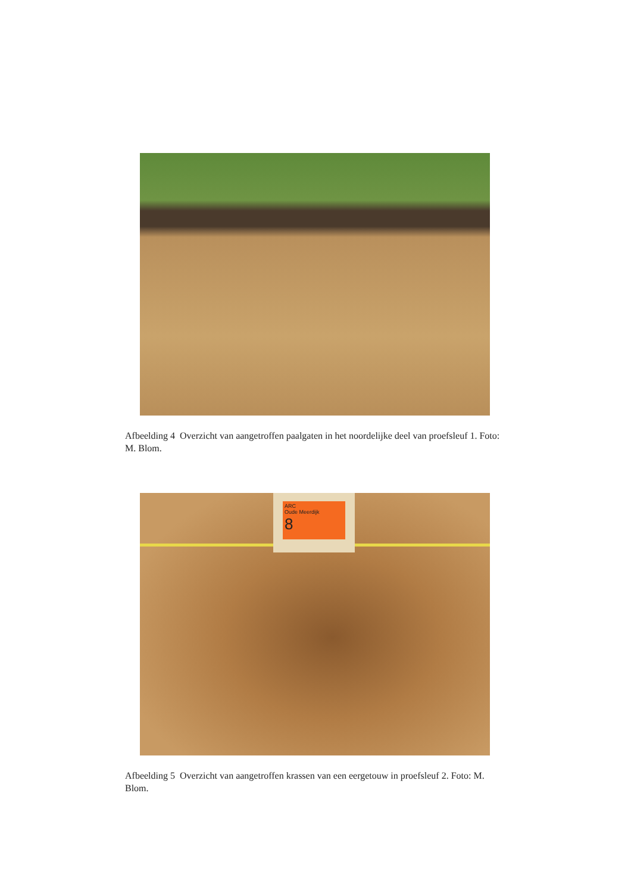Afbeelding 4 Overzicht van aangetroffen paalgaten in het noordelijke deel van proefsleuf 1. Foto: M. Blom.
ARC
Oude Meerdijk
8
Afbeelding 5 Overzicht van aangetroffen krassen van een eergetouw in proefsleuf 2. Foto: M. Blom.